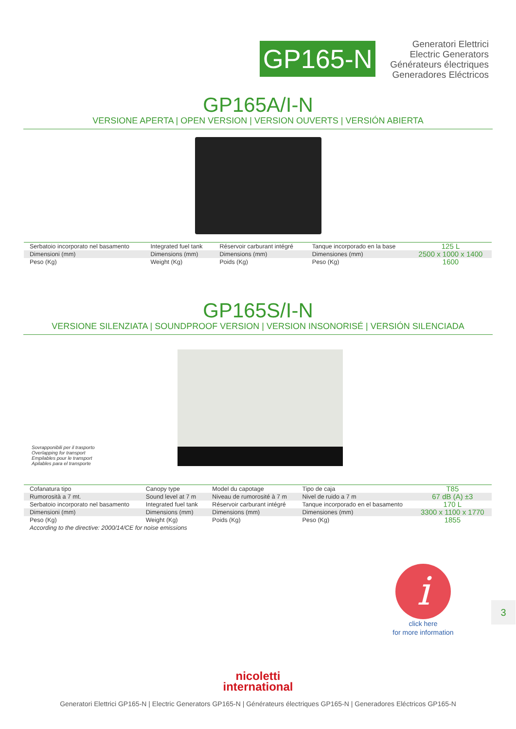GP165-N
Generatori Elettrici
Electric Generators
Générateurs électriques
Generadores Eléctricos
GP165A/I-N
VERSIONE APERTA | OPEN VERSION | VERSION OUVERTS | VERSIÓN ABIERTA
| Serbatoio incorporato nel basamento | Integrated fuel tank | Réservoir carburant intégré | Tanque incorporado en la base | 125 L |
| Dimensioni (mm) | Dimensions (mm) | Dimensions (mm) | Dimensiones (mm) | 2500 x 1000 x 1400 |
| Peso (Kg) | Weight (Kg) | Poids (Kg) | Peso (Kg) | 1600 |
GP165S/I-N
VERSIONE SILENZIATA | SOUNDPROOF VERSION | VERSION INSONORISÉ | VERSIÓN SILENCIADA
Sovrapponibili per il trasporto
Overlapping for transport
Empilables pour le transport
Apilables para el transporte
| Cofanatura tipo | Canopy type | Model du capotage | Tipo de caja | T85 |
| Rumorosità a 7 mt. | Sound level at 7 m | Niveau de rumorosité à 7 m | Nivel de ruido a 7 m | 67 dB (A) ±3 |
| Serbatoio incorporato nel basamento | Integrated fuel tank | Réservoir carburant intégré | Tanque incorporado en el basamento | 170 L |
| Dimensioni (mm) | Dimensions (mm) | Dimensions (mm) | Dimensiones (mm) | 3300 x 1100 x 1770 |
| Peso (Kg) | Weight (Kg) | Poids (Kg) | Peso (Kg) | 1855 |
| According to the directive: 2000/14/CE for noise emissions | | | | |
i
click here
for more information
3
nicoletti
international
Generatori Elettrici GP165-N | Electric Generators GP165-N | Générateurs électriques GP165-N | Generadores Eléctricos GP165-N